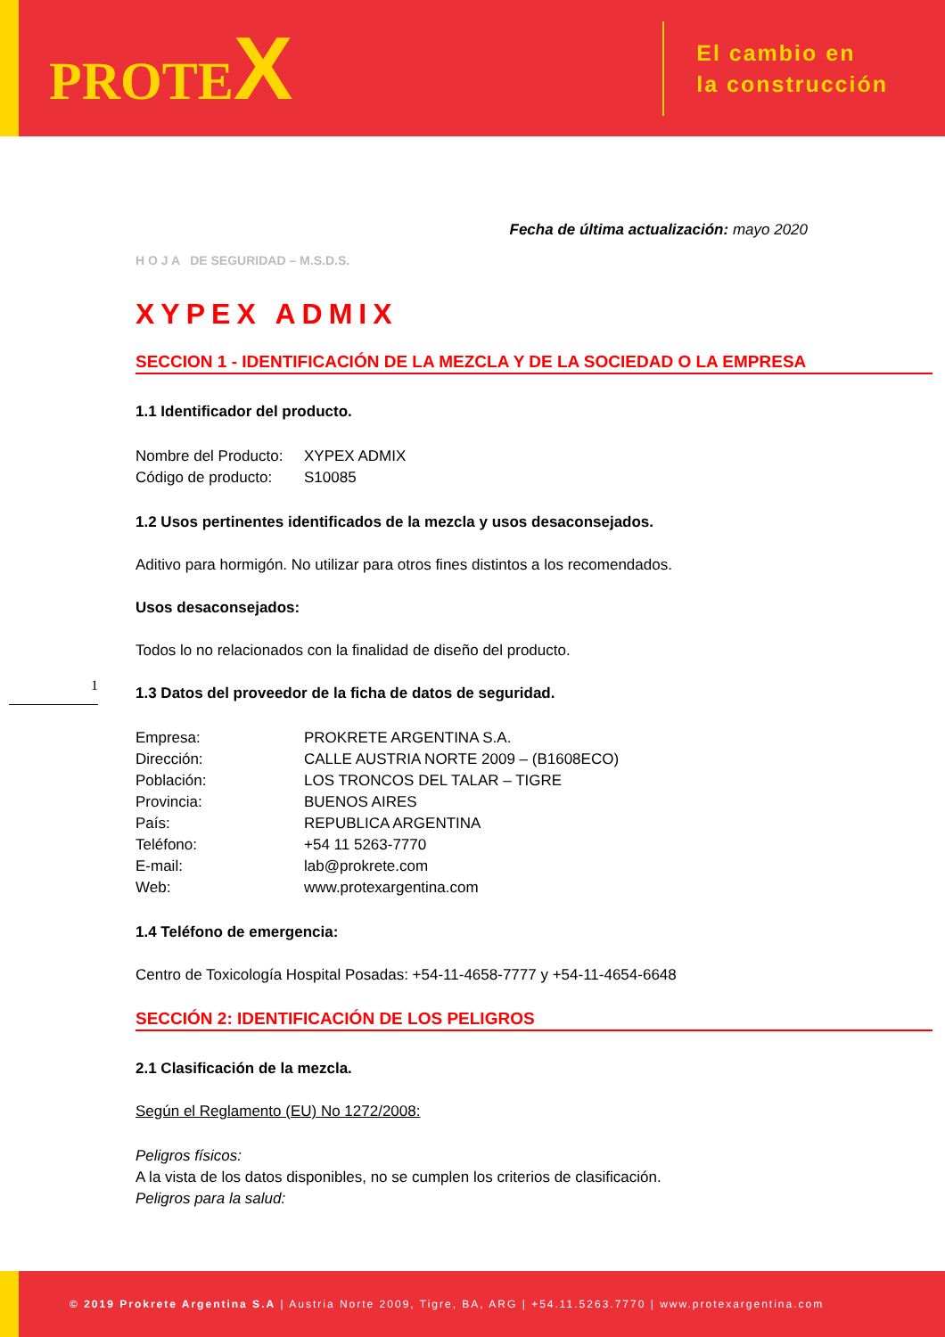PROTEX
El cambio en
la construcción
1
Fecha de última actualización: mayo 2020
H O J A DE SEGURIDAD – M.S.D.S.
XYPEX ADMIX
SECCION 1 - IDENTIFICACIÓN DE LA MEZCLA Y DE LA SOCIEDAD O LA EMPRESA
1.1 Identificador del producto.
Nombre del Producto: XYPEX ADMIX Código de producto: S10085
1.2 Usos pertinentes identificados de la mezcla y usos desaconsejados.
Aditivo para hormigón. No utilizar para otros fines distintos a los recomendados.
Usos desaconsejados:
Todos lo no relacionados con la finalidad de diseño del producto.
1.3 Datos del proveedor de la ficha de datos de seguridad.
Empresa: PROKRETE ARGENTINA S.A. Dirección: CALLE AUSTRIA NORTE 2009 – (B1608ECO) Población: LOS TRONCOS DEL TALAR – TIGRE Provincia: BUENOS AIRES País: REPUBLICA ARGENTINA Teléfono: +54 11 5263-7770 E-mail: lab@prokrete.com Web: www.protexargentina.com
1.4 Teléfono de emergencia:
Centro de Toxicología Hospital Posadas: +54-11-4658-7777 y +54-11-4654-6648
SECCIÓN 2: IDENTIFICACIÓN DE LOS PELIGROS
2.1 Clasificación de la mezcla.
Según el Reglamento (EU) No 1272/2008:
Peligros físicos:
A la vista de los datos disponibles, no se cumplen los criterios de clasificación.
Peligros para la salud:
© 2019 Prokrete Argentina S.A | Austria Norte 2009, Tigre, BA, ARG | +54.11.5263.7770 | www.protexargentina.com